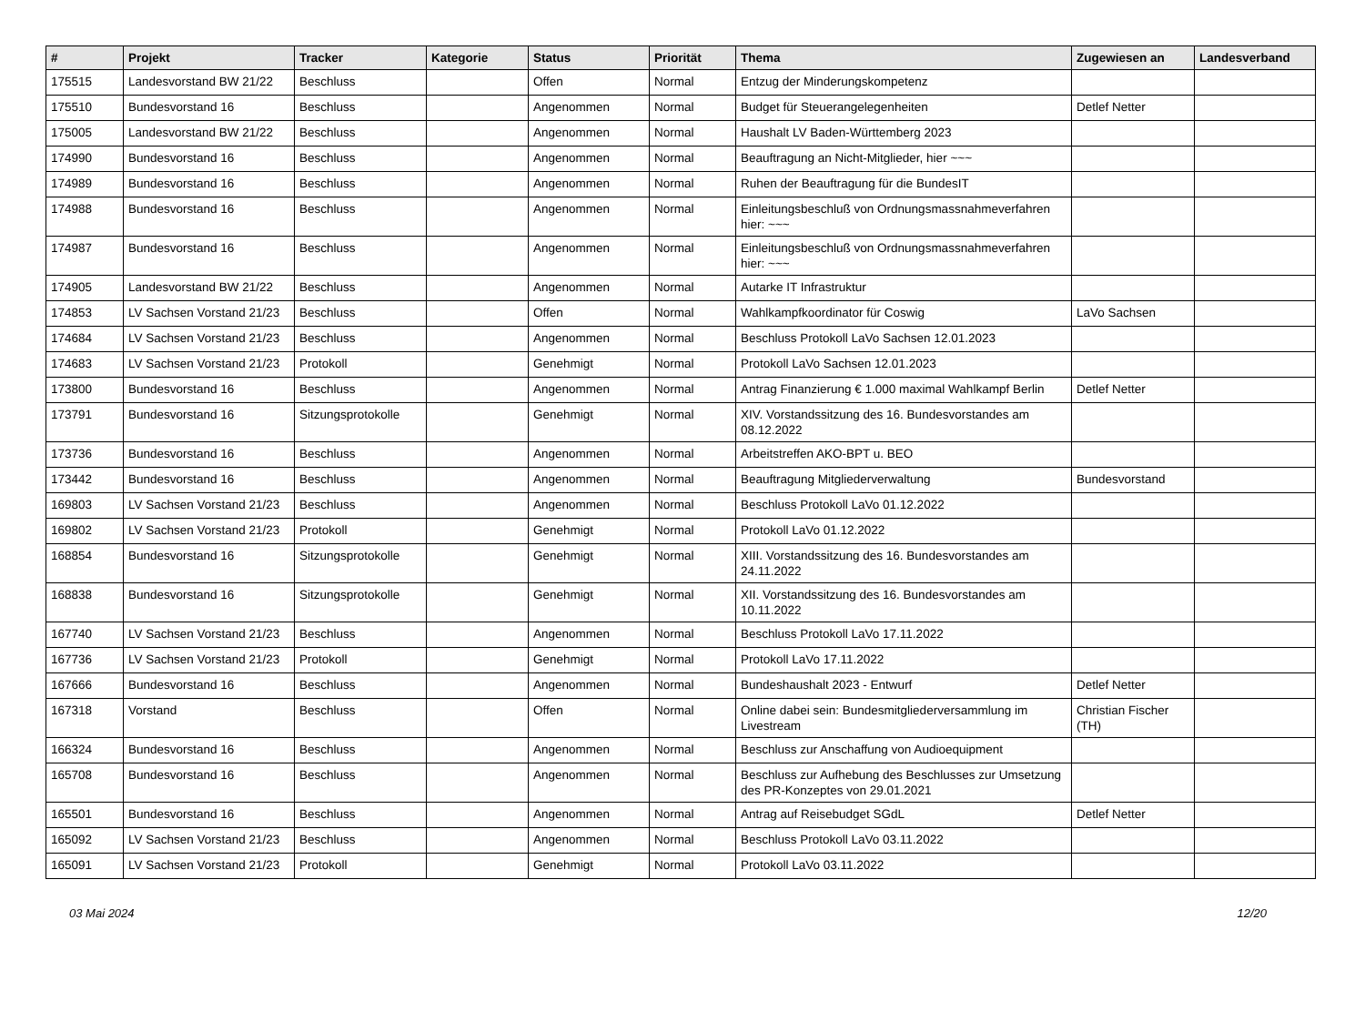| # | Projekt | Tracker | Kategorie | Status | Priorität | Thema | Zugewiesen an | Landesverband |
| --- | --- | --- | --- | --- | --- | --- | --- | --- |
| 175515 | Landesvorstand BW 21/22 | Beschluss | | Offen | Normal | Entzug der Minderungskompetenz | | |
| 175510 | Bundesvorstand 16 | Beschluss | | Angenommen | Normal | Budget für Steuerangelegenheiten | Detlef Netter | |
| 175005 | Landesvorstand BW 21/22 | Beschluss | | Angenommen | Normal | Haushalt LV Baden-Württemberg 2023 | | |
| 174990 | Bundesvorstand 16 | Beschluss | | Angenommen | Normal | Beauftragung an Nicht-Mitglieder, hier ~~~ | | |
| 174989 | Bundesvorstand 16 | Beschluss | | Angenommen | Normal | Ruhen der Beauftragung für die BundesIT | | |
| 174988 | Bundesvorstand 16 | Beschluss | | Angenommen | Normal | Einleitungsbeschluß von Ordnungsmassnahmeverfahren hier: ~~~ | | |
| 174987 | Bundesvorstand 16 | Beschluss | | Angenommen | Normal | Einleitungsbeschluß von Ordnungsmassnahmeverfahren hier: ~~~ | | |
| 174905 | Landesvorstand BW 21/22 | Beschluss | | Angenommen | Normal | Autarke IT Infrastruktur | | |
| 174853 | LV Sachsen Vorstand 21/23 | Beschluss | | Offen | Normal | Wahlkampfkoordinator für Coswig | LaVo Sachsen | |
| 174684 | LV Sachsen Vorstand 21/23 | Beschluss | | Angenommen | Normal | Beschluss Protokoll LaVo Sachsen 12.01.2023 | | |
| 174683 | LV Sachsen Vorstand 21/23 | Protokoll | | Genehmigt | Normal | Protokoll LaVo Sachsen 12.01.2023 | | |
| 173800 | Bundesvorstand 16 | Beschluss | | Angenommen | Normal | Antrag Finanzierung € 1.000 maximal Wahlkampf Berlin | Detlef Netter | |
| 173791 | Bundesvorstand 16 | Sitzungsprotokolle | | Genehmigt | Normal | XIV. Vorstandssitzung des 16. Bundesvorstandes am 08.12.2022 | | |
| 173736 | Bundesvorstand 16 | Beschluss | | Angenommen | Normal | Arbeitstreffen AKO-BPT u. BEO | | |
| 173442 | Bundesvorstand 16 | Beschluss | | Angenommen | Normal | Beauftragung Mitgliederverwaltung | Bundesvorstand | |
| 169803 | LV Sachsen Vorstand 21/23 | Beschluss | | Angenommen | Normal | Beschluss Protokoll LaVo 01.12.2022 | | |
| 169802 | LV Sachsen Vorstand 21/23 | Protokoll | | Genehmigt | Normal | Protokoll LaVo 01.12.2022 | | |
| 168854 | Bundesvorstand 16 | Sitzungsprotokolle | | Genehmigt | Normal | XIII. Vorstandssitzung des 16. Bundesvorstandes am 24.11.2022 | | |
| 168838 | Bundesvorstand 16 | Sitzungsprotokolle | | Genehmigt | Normal | XII. Vorstandssitzung des 16. Bundesvorstandes am 10.11.2022 | | |
| 167740 | LV Sachsen Vorstand 21/23 | Beschluss | | Angenommen | Normal | Beschluss Protokoll LaVo 17.11.2022 | | |
| 167736 | LV Sachsen Vorstand 21/23 | Protokoll | | Genehmigt | Normal | Protokoll LaVo 17.11.2022 | | |
| 167666 | Bundesvorstand 16 | Beschluss | | Angenommen | Normal | Bundeshaushalt 2023 - Entwurf | Detlef Netter | |
| 167318 | Vorstand | Beschluss | | Offen | Normal | Online dabei sein: Bundesmitgliederversammlung im Livestream | Christian Fischer (TH) | |
| 166324 | Bundesvorstand 16 | Beschluss | | Angenommen | Normal | Beschluss zur Anschaffung von Audioequipment | | |
| 165708 | Bundesvorstand 16 | Beschluss | | Angenommen | Normal | Beschluss zur Aufhebung des Beschlusses zur Umsetzung des PR-Konzeptes von 29.01.2021 | | |
| 165501 | Bundesvorstand 16 | Beschluss | | Angenommen | Normal | Antrag auf Reisebudget SGdL | Detlef Netter | |
| 165092 | LV Sachsen Vorstand 21/23 | Beschluss | | Angenommen | Normal | Beschluss Protokoll LaVo 03.11.2022 | | |
| 165091 | LV Sachsen Vorstand 21/23 | Protokoll | | Genehmigt | Normal | Protokoll LaVo 03.11.2022 | | |
03 Mai 2024 12/20